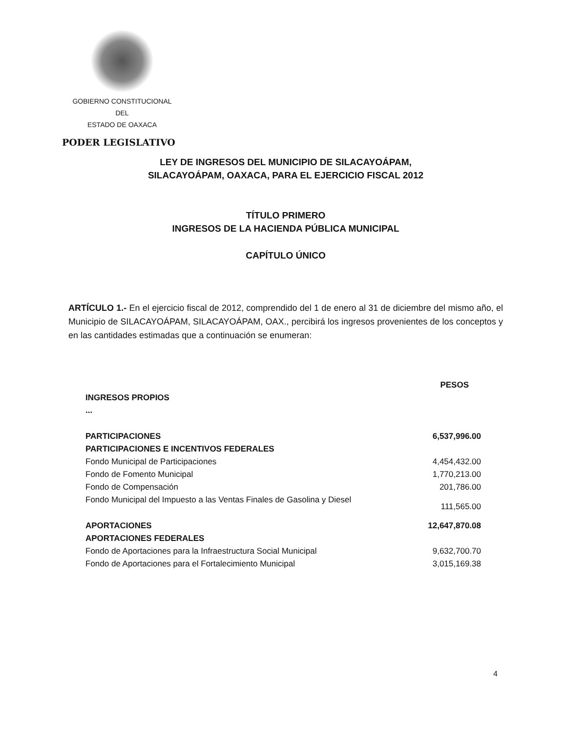GOBIERNO CONSTITUCIONAL
DEL
ESTADO DE OAXACA
PODER LEGISLATIVO
LEY DE INGRESOS DEL MUNICIPIO DE SILACAYOÁPAM,
SILACAYOÁPAM, OAXACA, PARA EL EJERCICIO FISCAL 2012
TÍTULO PRIMERO
INGRESOS DE LA HACIENDA PÚBLICA MUNICIPAL
CAPÍTULO ÚNICO
ARTÍCULO 1.- En el ejercicio fiscal de 2012, comprendido del 1 de enero al 31 de diciembre del mismo año, el Municipio de SILACAYOÁPAM, SILACAYOÁPAM, OAX., percibirá los ingresos provenientes de los conceptos y en las cantidades estimadas que a continuación se enumeran:
| | PESOS |
| --- | --- |
| INGRESOS PROPIOS | |
| ... | |
| PARTICIPACIONES | 6,537,996.00 |
| PARTICIPACIONES E INCENTIVOS FEDERALES | |
| Fondo Municipal de Participaciones | 4,454,432.00 |
| Fondo de Fomento Municipal | 1,770,213.00 |
| Fondo de Compensación | 201,786.00 |
| Fondo Municipal del Impuesto a las Ventas Finales de Gasolina y Diesel | 111,565.00 |
| APORTACIONES | 12,647,870.08 |
| APORTACIONES FEDERALES | |
| Fondo de Aportaciones para la Infraestructura Social Municipal | 9,632,700.70 |
| Fondo de Aportaciones para el Fortalecimiento Municipal | 3,015,169.38 |
4